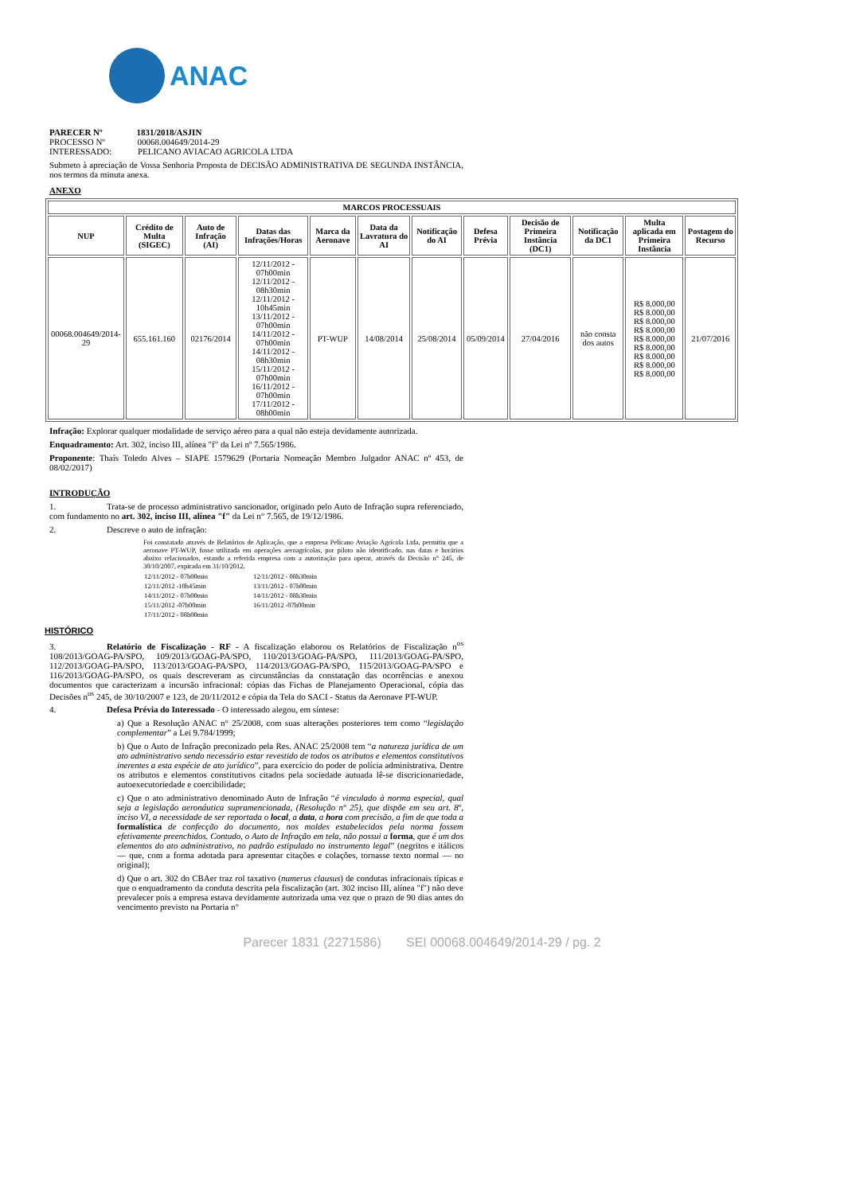ANAC
PARECER Nº 1831/2018/ASJIN
PROCESSO Nº 00068.004649/2014-29
INTERESSADO: PELICANO AVIACAO AGRICOLA LTDA
Submeto à apreciação de Vossa Senhoria Proposta de DECISÃO ADMINISTRATIVA DE SEGUNDA INSTÂNCIA, nos termos da minuta anexa.
ANEXO
| MARCOS PROCESSUAIS | | | | | | | | | | | |
| --- | --- | --- | --- | --- | --- | --- | --- | --- | --- | --- | --- |
| NUP | Crédito de Multa (SIGEC) | Auto de Infração (AI) | Datas das Infrações/Horas | Marca da Aeronave | Data da Lavratura do AI | Notificação do AI | Defesa Prévia | Decisão de Primeira Instância (DC1) | Notificação da DC1 | Multa aplicada em Primeira Instância | Postagem do Recurso |
| 00068.004649/2014-29 | 655.161.160 | 02176/2014 | 12/11/2012 - 07h00min 12/11/2012 - 08h30min 12/11/2012 - 10h45min 13/11/2012 - 07h00min 14/11/2012 - 07h00min 14/11/2012 - 08h30min 15/11/2012 - 07h00min 16/11/2012 - 07h00min 17/11/2012 - 08h00min | PT-WUP | 14/08/2014 | 25/08/2014 | 05/09/2014 | 27/04/2016 | não consta dos autos | R$ 8.000,00 R$ 8.000,00 R$ 8.000,00 R$ 8.000,00 R$ 8.000,00 R$ 8.000,00 R$ 8.000,00 R$ 8.000,00 R$ 8.000,00 | 21/07/2016 |
Infração: Explorar qualquer modalidade de serviço aéreo para a qual não esteja devidamente autorizada.
Enquadramento: Art. 302, inciso III, alínea "f" da Lei nº 7.565/1986.
Proponente: Thaís Toledo Alves – SIAPE 1579629 (Portaria Nomeação Membro Julgador ANAC nº 453, de 08/02/2017)
INTRODUÇÃO
1. Trata-se de processo administrativo sancionador, originado pelo Auto de Infração supra referenciado, com fundamento no art. 302, inciso III, alínea "f" da Lei n° 7.565, de 19/12/1986.
2. Descreve o auto de infração:
Foi constatado através de Relatórios de Aplicação, que a empresa Pelicano Aviação Agrícola Ltda, permitiu que a aeronave PT-WUP, fosse utilizada em operações aeroagrícolas, por piloto não identificado, nas datas e horários abaixo relacionados, estando a referida empresa com a autorização para operar, através da Decisão n° 245, de 30/10/2007, expirada em 31/10/2012.
| 12/11/2012 - 07h00min | 12/11/2012 - 08h30min |
| 12/11/2012 -10h45min | 13/11/2012 - 07h00min |
| 14/11/2012 - 07h00min | 14/11/2012 - 08h30min |
| 15/11/2012 -07h00min | 16/11/2012 -07h00min |
| 17/11/2012 - 08h00min | |
HISTÓRICO
3. Relatório de Fiscalização - RF - A fiscalização elaborou os Relatórios de Fiscalização n<sup>os</sup> 108/2013/GOAG-PA/SPO, 109/2013/GOAG-PA/SPO, 110/2013/GOAG-PA/SPO, 111/2013/GOAG-PA/SPO, 112/2013/GOAG-PA/SPO, 113/2013/GOAG-PA/SPO, 114/2013/GOAG-PA/SPO, 115/2013/GOAG-PA/SPO e 116/2013/GOAG-PA/SPO, os quais descreveram as circunstâncias da constatação das ocorrências e anexou documentos que caracterizam a incursão infracional: cópias das Fichas de Planejamento Operacional, cópia das Decisões n<sup>os</sup> 245, de 30/10/2007 e 123, de 20/11/2012 e cópia da Tela do SACI - Status da Aeronave PT-WUP.
4. Defesa Prévia do Interessado - O interessado alegou, em síntese:
a) Que a Resolução ANAC n° 25/2008, com suas alterações posteriores tem como “legislação complementar” a Lei 9.784/1999;
b) Que o Auto de Infração preconizado pela Res. ANAC 25/2008 tem “a natureza jurídica de um ato administrativo sendo necessário estar revestido de todos os atributos e elementos constitutivos inerentes a esta espécie de ato jurídico”, para exercício do poder de polícia administrativa. Dentre os atributos e elementos constitutivos citados pela sociedade autuada lê-se discricionariedade, autoexecutoriedade e coercibilidade;
c) Que o ato administrativo denominado Auto de Infração “é vinculado à norma especial, qual seja a legislação aeronáutica supramencionada, (Resolução nº 25), que dispõe em seu art. 8º, inciso VI, a necessidade de ser reportada o local, a data, a hora com precisão, a fim de que toda a formalística de confecção do documento, nos moldes estabelecidos pela norma fossem efetivamente preenchidos. Contudo, o Auto de Infração em tela, não possui a forma, que é um dos elementos do ato administrativo, no padrão estipulado no instrumento legal” (negritos e itálicos — que, com a forma adotada para apresentar citações e colações, tornasse texto normal — no original);
d) Que o art. 302 do CBAer traz rol taxativo (numerus clausus) de condutas infracionais típicas e que o enquadramento da conduta descrita pela fiscalização (art. 302 inciso III, alínea "f") não deve prevalecer pois a empresa estava devidamente autorizada uma vez que o prazo de 90 dias antes do vencimento previsto na Portaria n°
Parecer 1831 (2271586) SEI 00068.004649/2014-29 / pg. 2